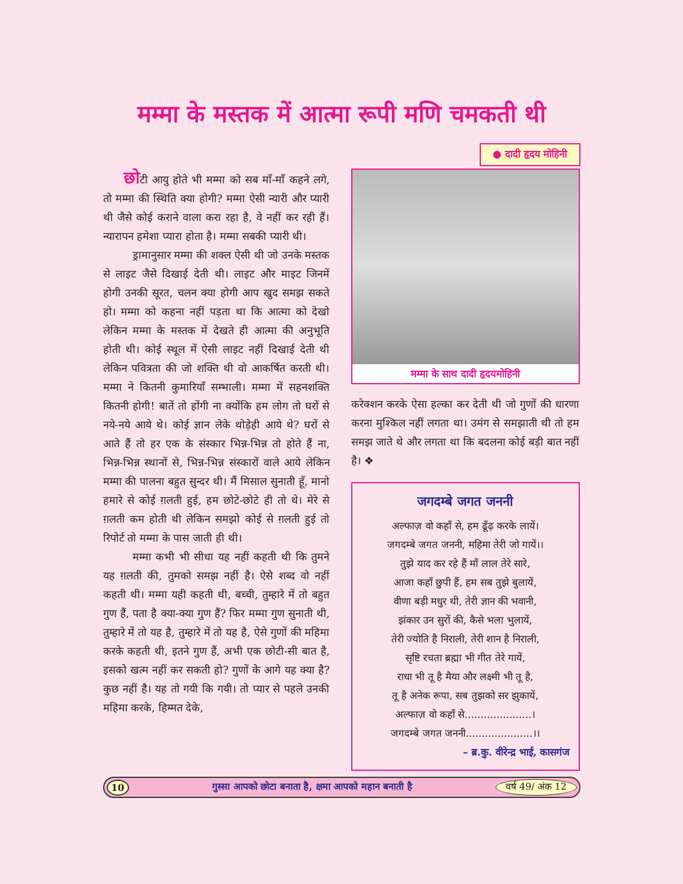मम्मा के मस्तक में आत्मा रूपी मणि चमकती थी
● दादी हृदय मोहिनी
छोटी आयु होते भी मम्मा को सब माँ-माँ कहने लगे, तो मम्मा की स्थिति क्या होगी? मम्मा ऐसी न्यारी और प्यारी थी जैसे कोई कराने वाला करा रहा है, वे नहीं कर रही हैं। न्यारापन हमेशा प्यारा होता है। मम्मा सबकी प्यारी थी।
ड्रामानुसार मम्मा की शक्ल ऐसी थी जो उनके मस्तक से लाइट जैसे दिखाई देती थी। लाइट और माइट जिनमें होगी उनकी सूरत, चलन क्या होगी आप खुद समझ सकते हो। मम्मा को कहना नहीं पड़ता था कि आत्मा को देखो लेकिन मम्मा के मस्तक में देखते ही आत्मा की अनुभूति होती थी। कोई स्थूल में ऐसी लाइट नहीं दिखाई देती थी लेकिन पवित्रता की जो शक्ति थी वो आकर्षित करती थी। मम्मा ने कितनी कुमारियाँ सम्भाली। मम्मा में सहनशक्ति कितनी होगी! बातें तो होंगी ना क्योंकि हम लोग तो घरों से नये-नये आये थे। कोई ज्ञान लेके थोड़ेही आये थे? घरों से आते हैं तो हर एक के संस्कार भिन्न-भिन्न तो होते हैं ना, भिन्न-भिन्न स्थानों से, भिन्न-भिन्न संस्कारों वाले आये लेकिन मम्मा की पालना बहुत सुन्दर थी। मैं मिसाल सुनाती हूँ, मानो हमारे से कोई ग़लती हुई, हम छोटे-छोटे ही तो थे। मेरे से ग़लती कम होती थी लेकिन समझो कोई से ग़लती हुई तो रिपोर्ट तो मम्मा के पास जाती ही थी।
मम्मा कभी भी सीधा यह नहीं कहती थी कि तुमने यह ग़लती की, तुमको समझ नहीं है। ऐसे शब्द वो नहीं कहती थी। मम्मा यही कहती थी, बच्ची, तुम्हारे में तो बहुत गुण हैं, पता है क्या-क्या गुण हैं? फिर मम्मा गुण सुनाती थी, तुम्हारे में तो यह है, तुम्हारे में तो यह है, ऐसे गुणों की महिमा करके कहती थी, इतने गुण हैं, अभी एक छोटी-सी बात है, इसको खत्म नहीं कर सकती हो? गुणों के आगे यह क्या है? कुछ नहीं है। यह तो गयी कि गयी। तो प्यार से पहले उनकी महिमा करके, हिम्मत देके,
मम्मा के साथ दादी हृदयमोहिनी
करेक्शन करके ऐसा हल्का कर देती थी जो गुणों की धारणा करना मुश्किल नहीं लगता था। उमंग से समझाती थी तो हम समझ जाते थे और लगता था कि बदलना कोई बड़ी बात नहीं है। ❖
जगदम्बे जगत जननी
अल्फाज़ वो कहाँ से, हम ढूँढ़ करके लायें।
जगदम्बे जगत जननी, महिमा तेरी जो गायें।।
तुझे याद कर रहे हैं माँ लाल तेरे सारे,
आजा कहाँ छुपी हैं, हम सब तुझे बुलायें,
वीणा बड़ी मधुर थी, तेरी ज्ञान की भवानी,
झंकार उन सुरों की, कैसे भला भुलायें,
तेरी ज्योति है निराली, तेरी शान है निराली,
सृष्टि रचता ब्रह्मा भी गीत तेरे गायें,
राधा भी तू है मैया और लक्ष्मी भी तू है,
तू है अनेक रूपा, सब तुझको सर झुकायें,
अल्फाज़ वो कहाँ से.....................।
जगदम्बे जगत जननी.....................।।
– ब्र.कु. वीरेन्द्र भाई, कासगंज
10 गुस्सा आपको छोटा बनाता है, क्षमा आपको महान बनाती है वर्ष 49/ अंक 12